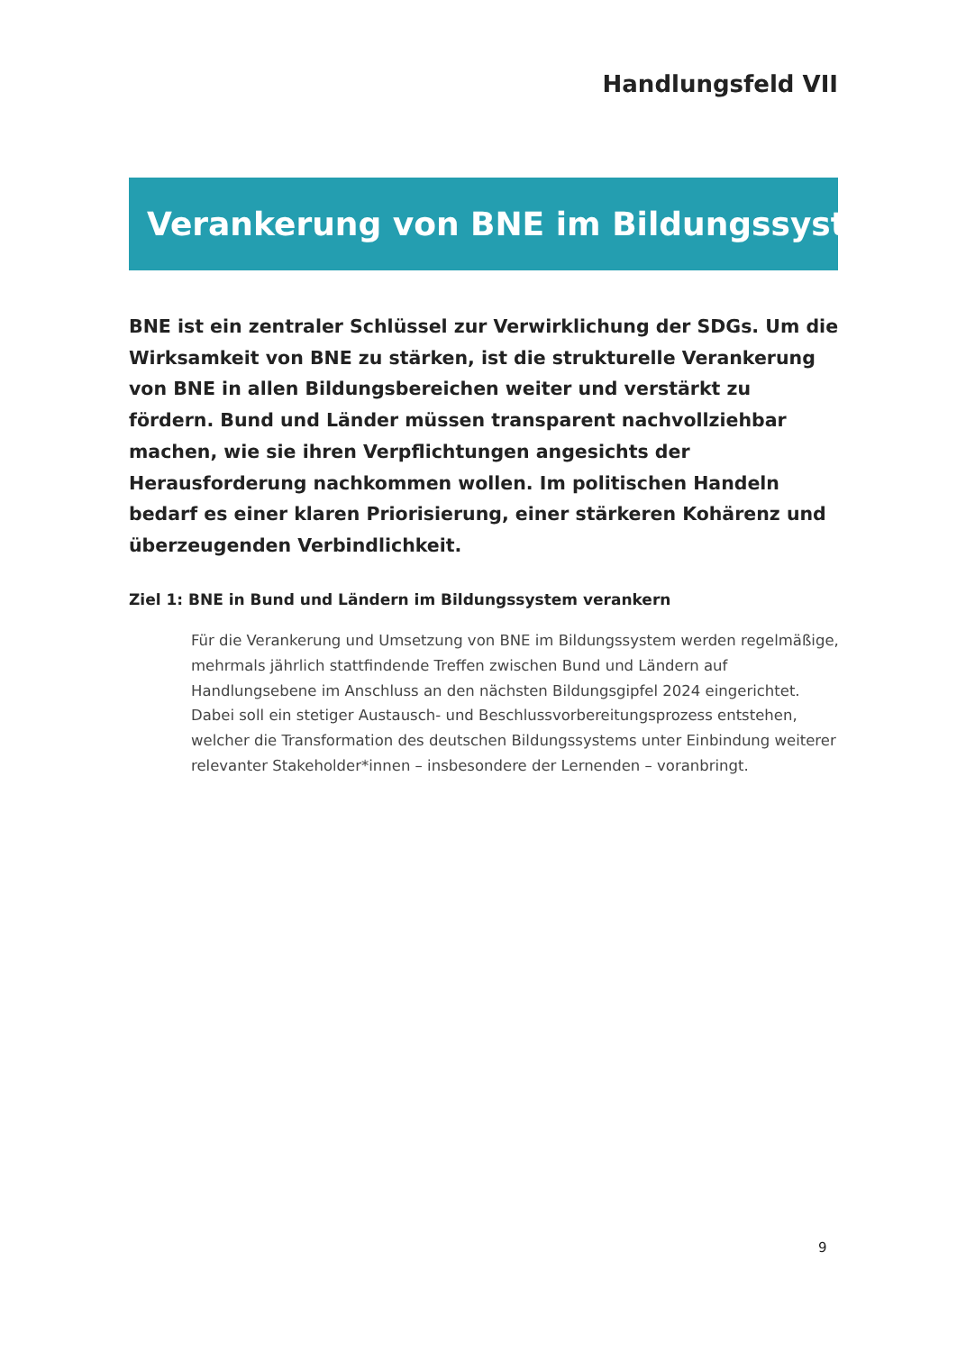Handlungsfeld VII
Verankerung von BNE im Bildungssystem
BNE ist ein zentraler Schlüssel zur Verwirklichung der SDGs. Um die Wirksamkeit von BNE zu stärken, ist die strukturelle Verankerung von BNE in allen Bildungsbereichen weiter und verstärkt zu fördern. Bund und Länder müssen transparent nachvollziehbar machen, wie sie ihren Verpflichtungen angesichts der Herausforderung nachkommen wollen. Im politischen Handeln bedarf es einer klaren Priorisierung, einer stärke­ren Kohärenz und überzeugenden Verbindlichkeit.
Ziel 1: BNE in Bund und Ländern im Bildungssystem verankern
Für die Verankerung und Umsetzung von BNE im Bildungssystem werden regelmäßige, mehrmals jährlich stattfindende Treffen zwischen Bund und Ländern auf Handlungsebe­ne im Anschluss an den nächsten Bildungsgipfel 2024 eingerichtet. Dabei soll ein stetiger Austausch- und Beschlussvorbereitungsprozess entstehen, welcher die Transformation des deutschen Bildungssystems unter Einbindung weiterer relevanter Stakeholder*innen – insbesondere der Lernenden – voranbringt.
9